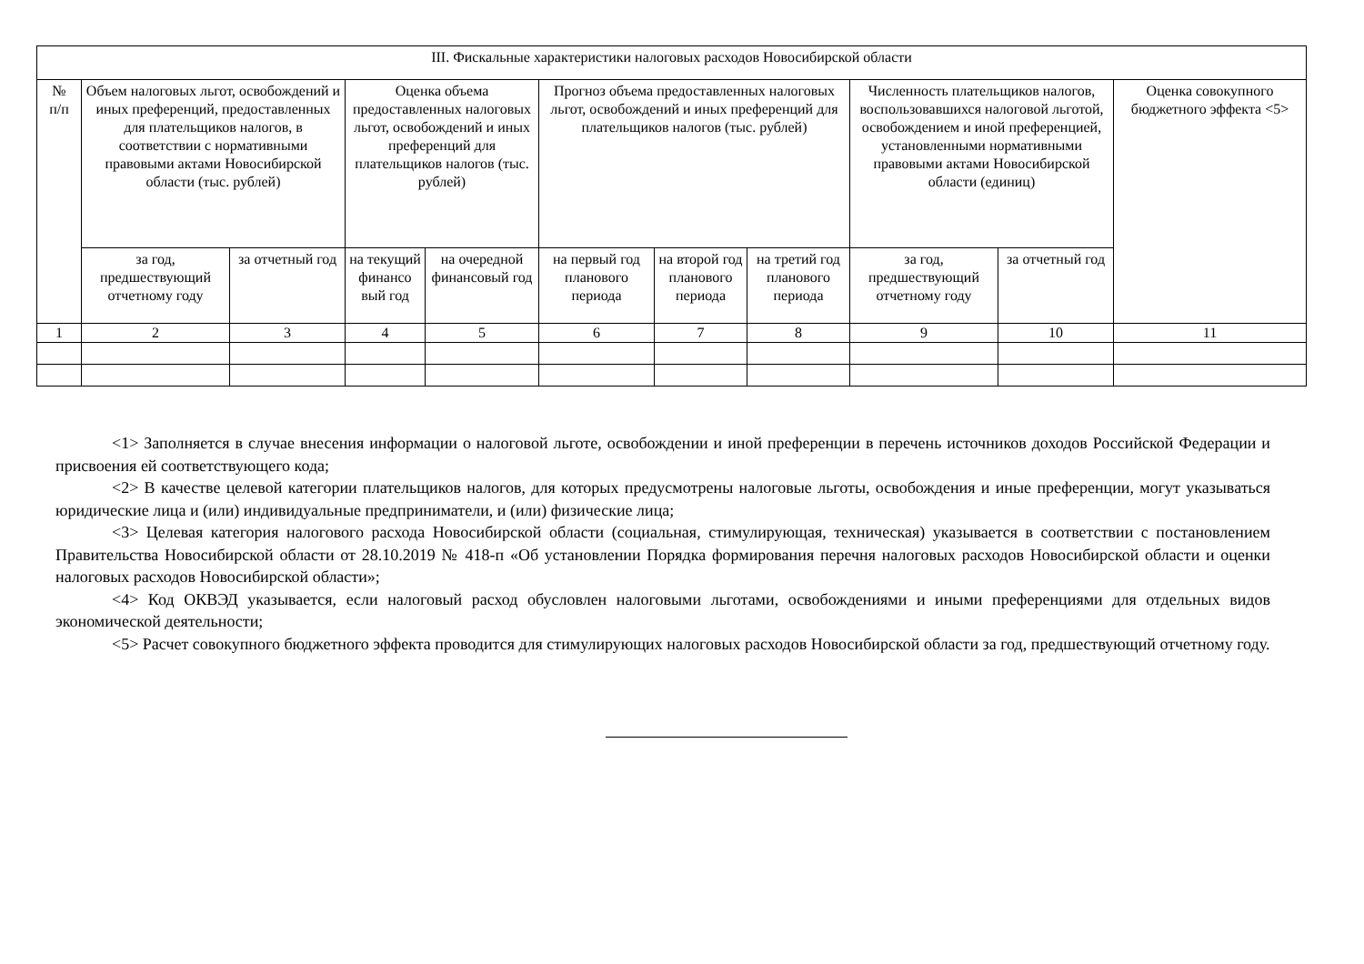| III. Фискальные характеристики налоговых расходов Новосибирской области | | | | | | | | | | |
| --- | --- | --- | --- | --- | --- | --- | --- | --- | --- | --- |
| № п/п | Объем налоговых льгот, освобождений и иных преференций, предоставленных для плательщиков налогов, в соответствии с нормативными правовыми актами Новосибирской области (тыс. рублей) | | Оценка объема предоставленных налоговых льгот, освобождений и иных преференций для плательщиков налогов (тыс. рублей) | | Прогноз объема предоставленных налоговых льгот, освобождений и иных преференций для плательщиков налогов (тыс. рублей) | | | Численность плательщиков налогов, воспользовавшихся налоговой льготой, освобождением и иной преференцией, установленными нормативными правовыми актами Новосибирской области (единиц) | | Оценка совокупного бюджетного эффекта <5> |
| | за год, предшествующий отчетному году | за отчетный год | на текущий финансо вый год | на очередной финансовый год | на первый год планового периода | на второй год планового периода | на третий год планового периода | за год, предшествующий отчетному году | за отчетный год | |
| 1 | 2 | 3 | 4 | 5 | 6 | 7 | 8 | 9 | 10 | 11 |
<1> Заполняется в случае внесения информации о налоговой льготе, освобождении и иной преференции в перечень источников доходов Российской Федерации и присвоения ей соответствующего кода;
<2> В качестве целевой категории плательщиков налогов, для которых предусмотрены налоговые льготы, освобождения и иные преференции, могут указываться юридические лица и (или) индивидуальные предприниматели, и (или) физические лица;
<3> Целевая категория налогового расхода Новосибирской области (социальная, стимулирующая, техническая) указывается в соответствии с постановлением Правительства Новосибирской области от 28.10.2019 № 418-п «Об установлении Порядка формирования перечня налоговых расходов Новосибирской области и оценки налоговых расходов Новосибирской области»;
<4> Код ОКВЭД указывается, если налоговый расход обусловлен налоговыми льготами, освобождениями и иными преференциями для отдельных видов экономической деятельности;
<5> Расчет совокупного бюджетного эффекта проводится для стимулирующих налоговых расходов Новосибирской области за год, предшествующий отчетному году.